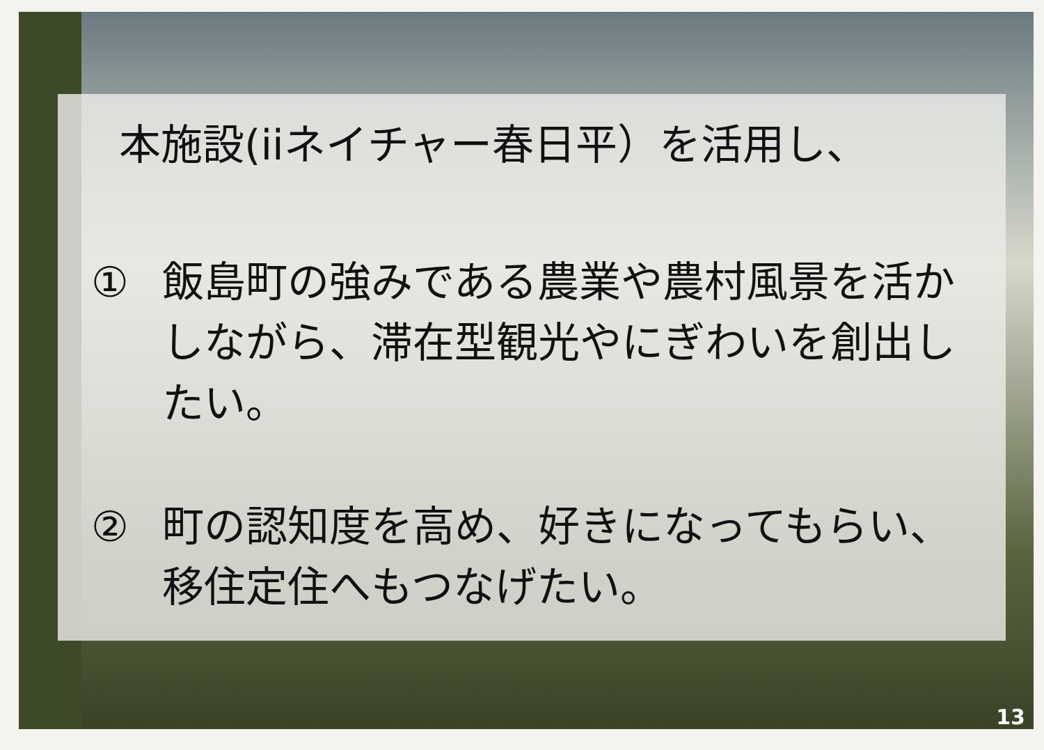本施設(iiネイチャー春日平）を活用し、
① 飯島町の強みである農業や農村風景を活かしながら、滞在型観光やにぎわいを創出したい。
② 町の認知度を高め、好きになってもらい、移住定住へもつなげたい。
13